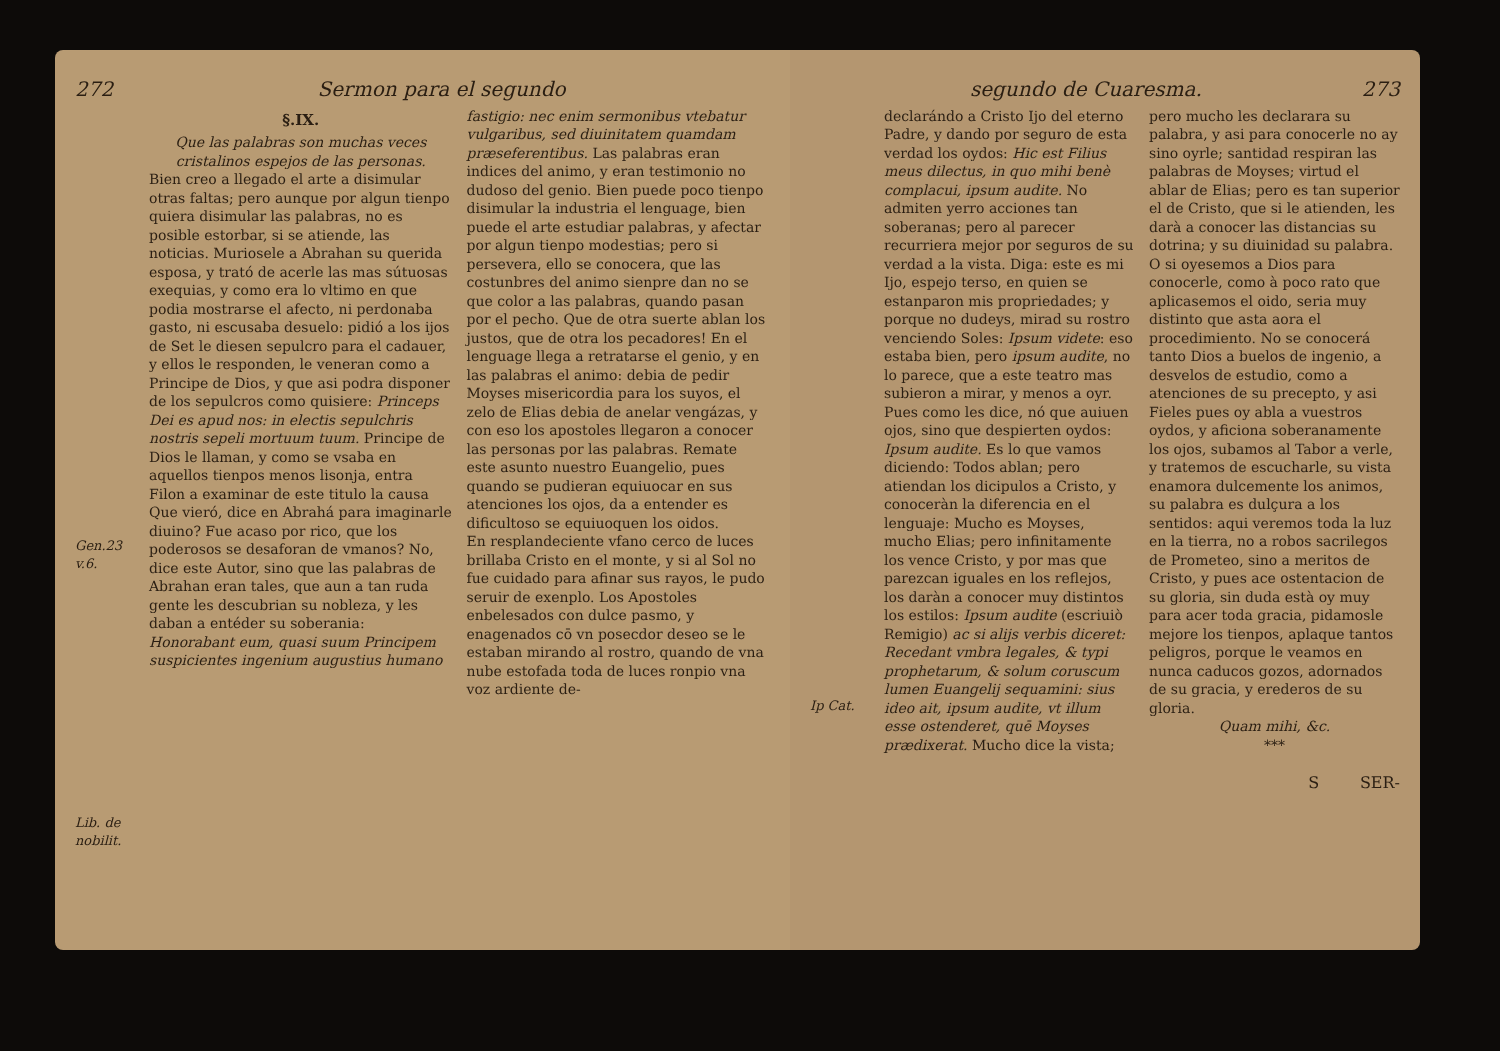272 Sermon para el segundo
Gen.23 v.6.
Lib. de nobilit.
§.IX.
Que las palabras son muchas veces cristalinos espejos de las personas.
Bien creo a llegado el arte a disimular otras faltas; pero aunque por algun tienpo quiera disimular las palabras, no es posible estorbar, si se atiende, las noticias. Muriosele a Abrahan su querida esposa, y trató de acerle las mas sútuosas exequias, y como era lo vltimo en que podia mostrarse el afecto, ni perdonaba gasto, ni escusaba desuelo: pidió a los ijos de Set le diesen sepulcro para el cadauer, y ellos le responden, le veneran como a Principe de Dios, y que asi podra disponer de los sepulcros como quisiere: Princeps Dei es apud nos: in electis sepulchris nostris sepeli mortuum tuum. Principe de Dios le llaman, y como se vsaba en aquellos tienpos menos lisonja, entra Filon a examinar de este titulo la causa Que vieró, dice en Abrahá para imaginarle diuino? Fue acaso por rico, que los poderosos se desaforan de vmanos? No, dice este Autor, sino que las palabras de Abrahan eran tales, que aun a tan ruda gente les descubrian su nobleza, y les daban a entéder su soberania: Honorabant eum, quasi suum Principem suspicientes ingenium augustius humano
fastigio: nec enim sermonibus vtebatur vulgaribus, sed diuinitatem quamdam præseferentibus. Las palabras eran indices del animo, y eran testimonio no dudoso del genio. Bien puede poco tienpo disimular la industria el lenguage, bien puede el arte estudiar palabras, y afectar por algun tienpo modestias; pero si persevera, ello se conocera, que las costunbres del animo sienpre dan no se que color a las palabras, quando pasan por el pecho. Que de otra suerte ablan los justos, que de otra los pecadores! En el lenguage llega a retratarse el genio, y en las palabras el animo: debia de pedir Moyses misericordia para los suyos, el zelo de Elias debia de anelar vengázas, y con eso los apostoles llegaron a conocer las personas por las palabras. Remate este asunto nuestro Euangelio, pues quando se pudieran equiuocar en sus atenciones los ojos, da a entender es dificultoso se equiuoquen los oidos.
En resplandeciente vfano cerco de luces brillaba Cristo en el monte, y si al Sol no fue cuidado para afinar sus rayos, le pudo seruir de exenplo. Los Apostoles enbelesados con dulce pasmo, y enagenados cō vn posecdor deseo se le estaban mirando al rostro, quando de vna nube estofada toda de luces ronpio vna voz ardiente de-
segundo de Cuaresma. 273
Ip Cat.
declarándo a Cristo Ijo del eterno Padre, y dando por seguro de esta verdad los oydos: Hic est Filius meus dilectus, in quo mihi benè complacui, ipsum audite. No admiten yerro acciones tan soberanas; pero al parecer recurriera mejor por seguros de su verdad a la vista. Diga: este es mi Ijo, espejo terso, en quien se estanparon mis propriedades; y porque no dudeys, mirad su rostro venciendo Soles: Ipsum videte: eso estaba bien, pero ipsum audite, no lo parece, que a este teatro mas subieron a mirar, y menos a oyr. Pues como les dice, nó que auiuen ojos, sino que despierten oydos: Ipsum audite. Es lo que vamos diciendo: Todos ablan; pero atiendan los dicipulos a Cristo, y conoceràn la diferencia en el lenguaje: Mucho es Moyses, mucho Elias; pero infinitamente los vence Cristo, y por mas que parezcan iguales en los reflejos, los daràn a conocer muy distintos los estilos: Ipsum audite (escriuiò Remigio) ac si alijs verbis diceret: Recedant vmbra legales, & typi prophetarum, & solum coruscum lumen Euangelij sequamini: sius ideo ait, ipsum audite, vt illum esse ostenderet, quē Moyses prædixerat. Mucho dice la vista;
pero mucho les declarara su palabra, y asi para conocerle no ay sino oyrle; santidad respiran las palabras de Moyses; virtud el ablar de Elias; pero es tan superior el de Cristo, que si le atienden, les darà a conocer las distancias su dotrina; y su diuinidad su palabra. O si oyesemos a Dios para conocerle, como à poco rato que aplicasemos el oido, seria muy distinto que asta aora el procedimiento. No se conocerá tanto Dios a buelos de ingenio, a desvelos de estudio, como a atenciones de su precepto, y asi Fieles pues oy abla a vuestros oydos, y aficiona soberanamente los ojos, subamos al Tabor a verle, y tratemos de escucharle, su vista enamora dulcemente los animos, su palabra es dulçura a los sentidos: aqui veremos toda la luz en la tierra, no a robos sacrilegos de Prometeo, sino a meritos de Cristo, y pues ace ostentacion de su gloria, sin duda està oy muy para acer toda gracia, pidamosle mejore los tienpos, aplaque tantos peligros, porque le veamos en nunca caducos gozos, adornados de su gracia, y erederos de su gloria.
Quam mihi, &c.
***
S SER-